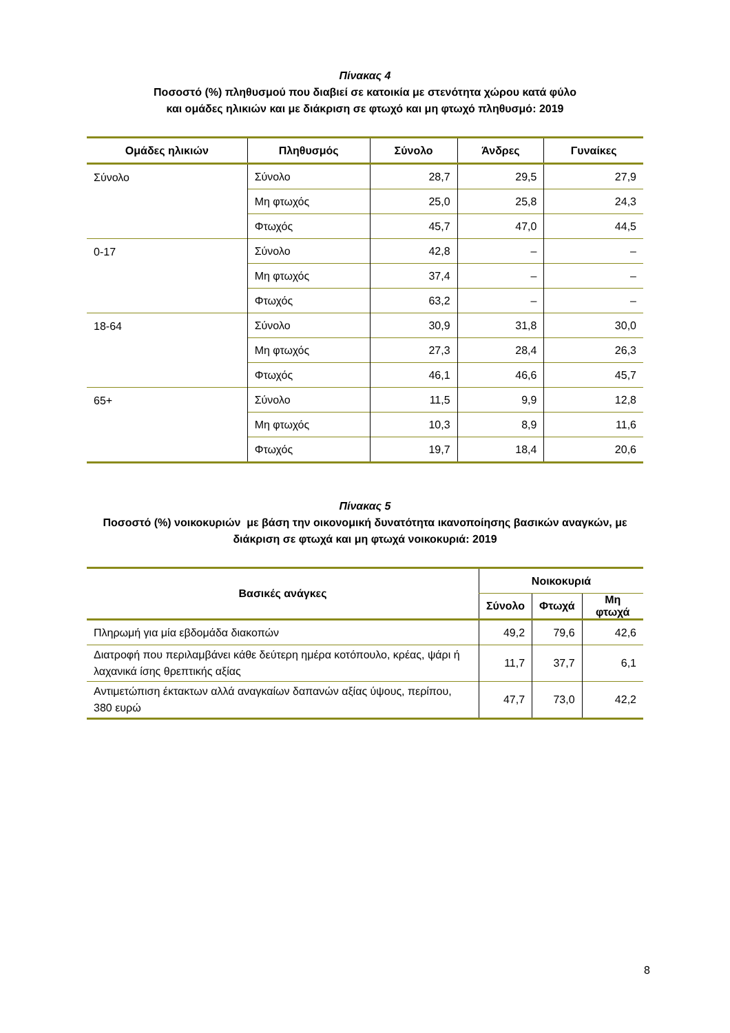Πίνακας 4
Ποσοστό (%) πληθυσμού που διαβιεί σε κατοικία με στενότητα χώρου κατά φύλο
και ομάδες ηλικιών και με διάκριση σε φτωχό και μη φτωχό πληθυσμό: 2019
| Ομάδες ηλικιών | Πληθυσμός | Σύνολο | Άνδρες | Γυναίκες |
| --- | --- | --- | --- | --- |
| Σύνολο | Σύνολο | 28,7 | 29,5 | 27,9 |
| | Μη φτωχός | 25,0 | 25,8 | 24,3 |
| | Φτωχός | 45,7 | 47,0 | 44,5 |
| 0-17 | Σύνολο | 42,8 | – | – |
| | Μη φτωχός | 37,4 | – | – |
| | Φτωχός | 63,2 | – | – |
| 18-64 | Σύνολο | 30,9 | 31,8 | 30,0 |
| | Μη φτωχός | 27,3 | 28,4 | 26,3 |
| | Φτωχός | 46,1 | 46,6 | 45,7 |
| 65+ | Σύνολο | 11,5 | 9,9 | 12,8 |
| | Μη φτωχός | 10,3 | 8,9 | 11,6 |
| | Φτωχός | 19,7 | 18,4 | 20,6 |
Πίνακας 5
Ποσοστό (%) νοικοκυριών με βάση την οικονομική δυνατότητα ικανοποίησης βασικών αναγκών, με
διάκριση σε φτωχά και μη φτωχά νοικοκυριά: 2019
| Βασικές ανάγκες | Νοικοκυριά | | |
| --- | --- | --- | --- |
| | Σύνολο | Φτωχά | Μη φτωχά |
| Πληρωμή για μία εβδομάδα διακοπών | 49,2 | 79,6 | 42,6 |
| Διατροφή που περιλαμβάνει κάθε δεύτερη ημέρα κοτόπουλο, κρέας, ψάρι ή λαχανικά ίσης θρεπτικής αξίας | 11,7 | 37,7 | 6,1 |
| Αντιμετώπιση έκτακτων αλλά αναγκαίων δαπανών αξίας ύψους, περίπου, 380 ευρώ | 47,7 | 73,0 | 42,2 |
8